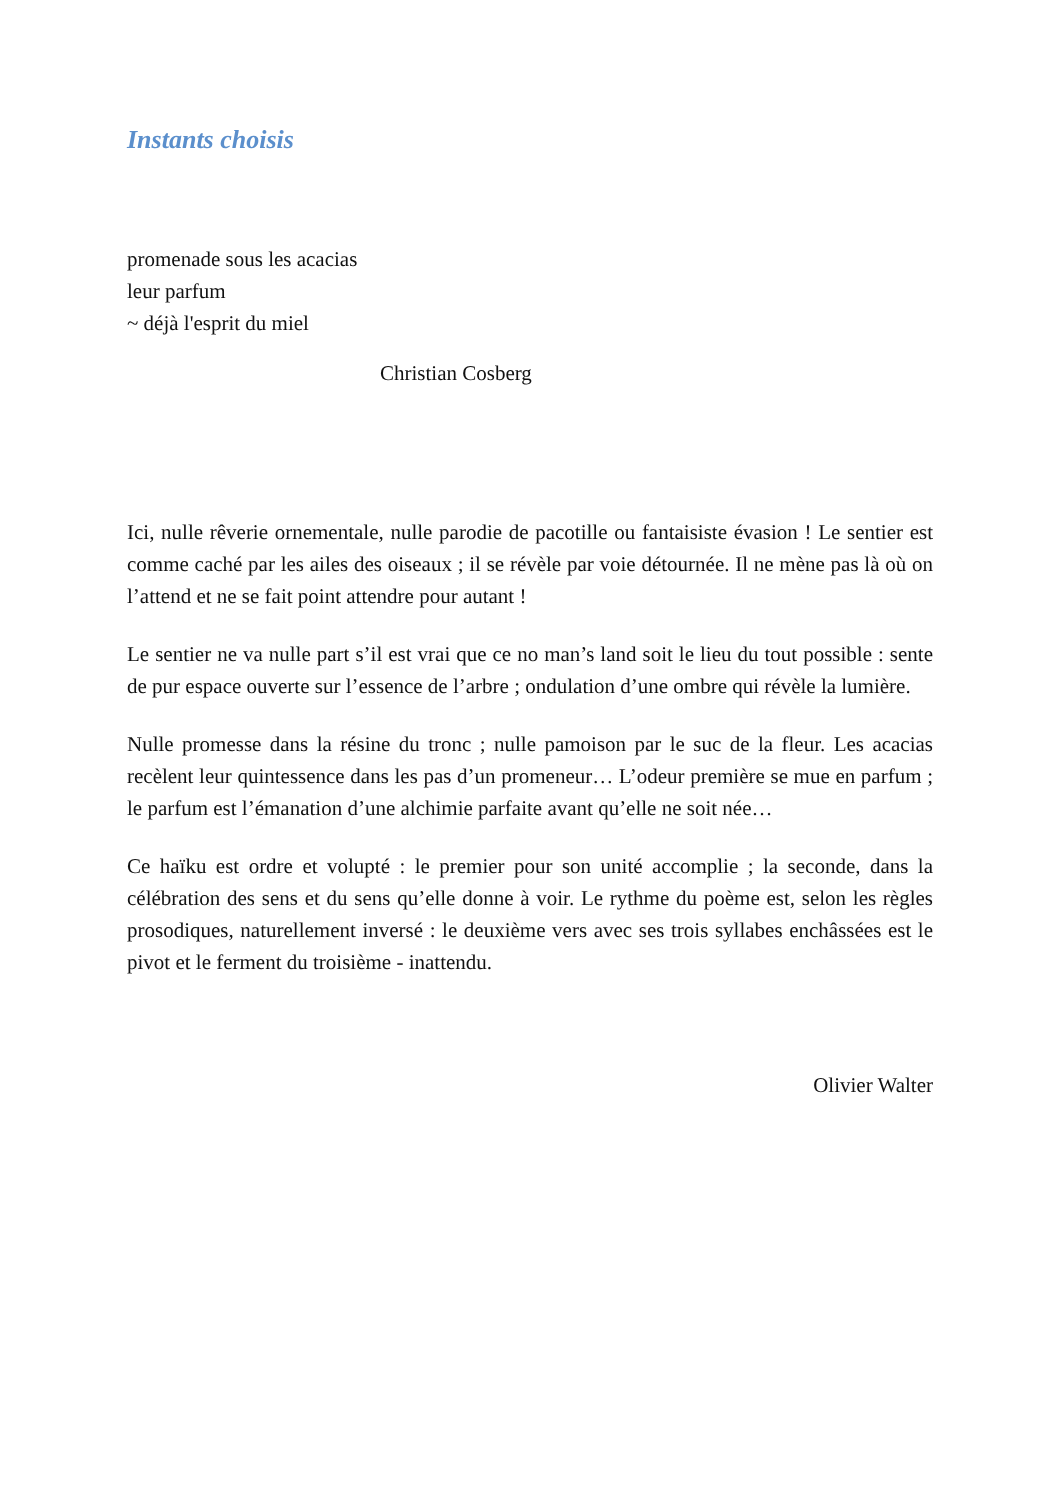Instants choisis
promenade sous les acacias
leur parfum
~ déjà l'esprit du miel
Christian Cosberg
Ici, nulle rêverie ornementale, nulle parodie de pacotille ou fantaisiste évasion ! Le sentier est comme caché par les ailes des oiseaux ; il se révèle par voie détournée. Il ne mène pas là où on l’attend et ne se fait point attendre pour autant !
Le sentier ne va nulle part s’il est vrai que ce no man’s land soit le lieu du tout possible : sente de pur espace ouverte sur l’essence de l’arbre ; ondulation d’une ombre qui révèle la lumière.
Nulle promesse dans la résine du tronc ; nulle pamoison par le suc de la fleur. Les acacias recèlent leur quintessence dans les pas d’un promeneur… L’odeur première se mue en parfum ; le parfum est l’émanation d’une alchimie parfaite avant qu’elle ne soit née…
Ce haïku est ordre et volupté : le premier pour son unité accomplie ; la seconde, dans la célébration des sens et du sens qu’elle donne à voir. Le rythme du poème est, selon les règles prosodiques, naturellement inversé : le deuxième vers avec ses trois syllabes enchâssées est le pivot et le ferment du troisième - inattendu.
Olivier Walter